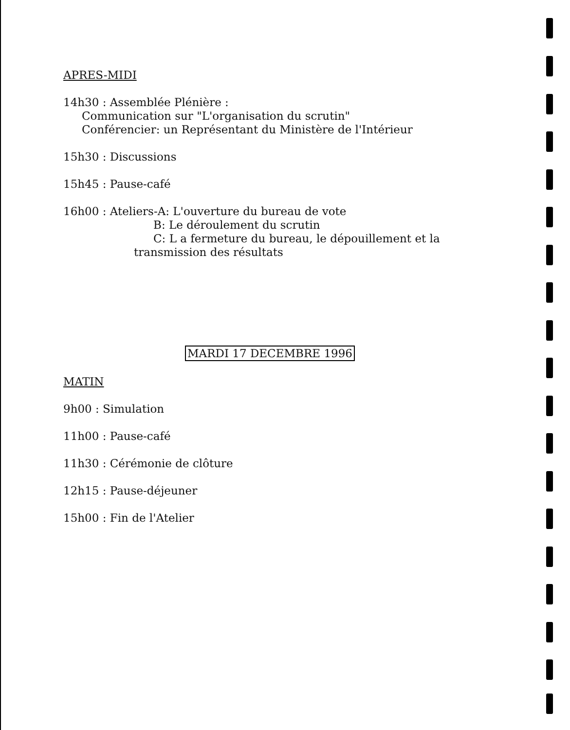APRES-MIDI
14h30 : Assemblée Plénière :
Communication sur "L'organisation du scrutin"
Conférencier: un Représentant du Ministère de l'Intérieur
15h30 : Discussions
15h45 : Pause-café
16h00 : Ateliers-A: L'ouverture du bureau de vote
B: Le déroulement du scrutin
C: L a fermeture du bureau, le dépouillement et la
transmission des résultats
MARDI 17 DECEMBRE 1996
MATIN
9h00 : Simulation
11h00 : Pause-café
11h30 : Cérémonie de clôture
12h15 : Pause-déjeuner
15h00 : Fin de l'Atelier